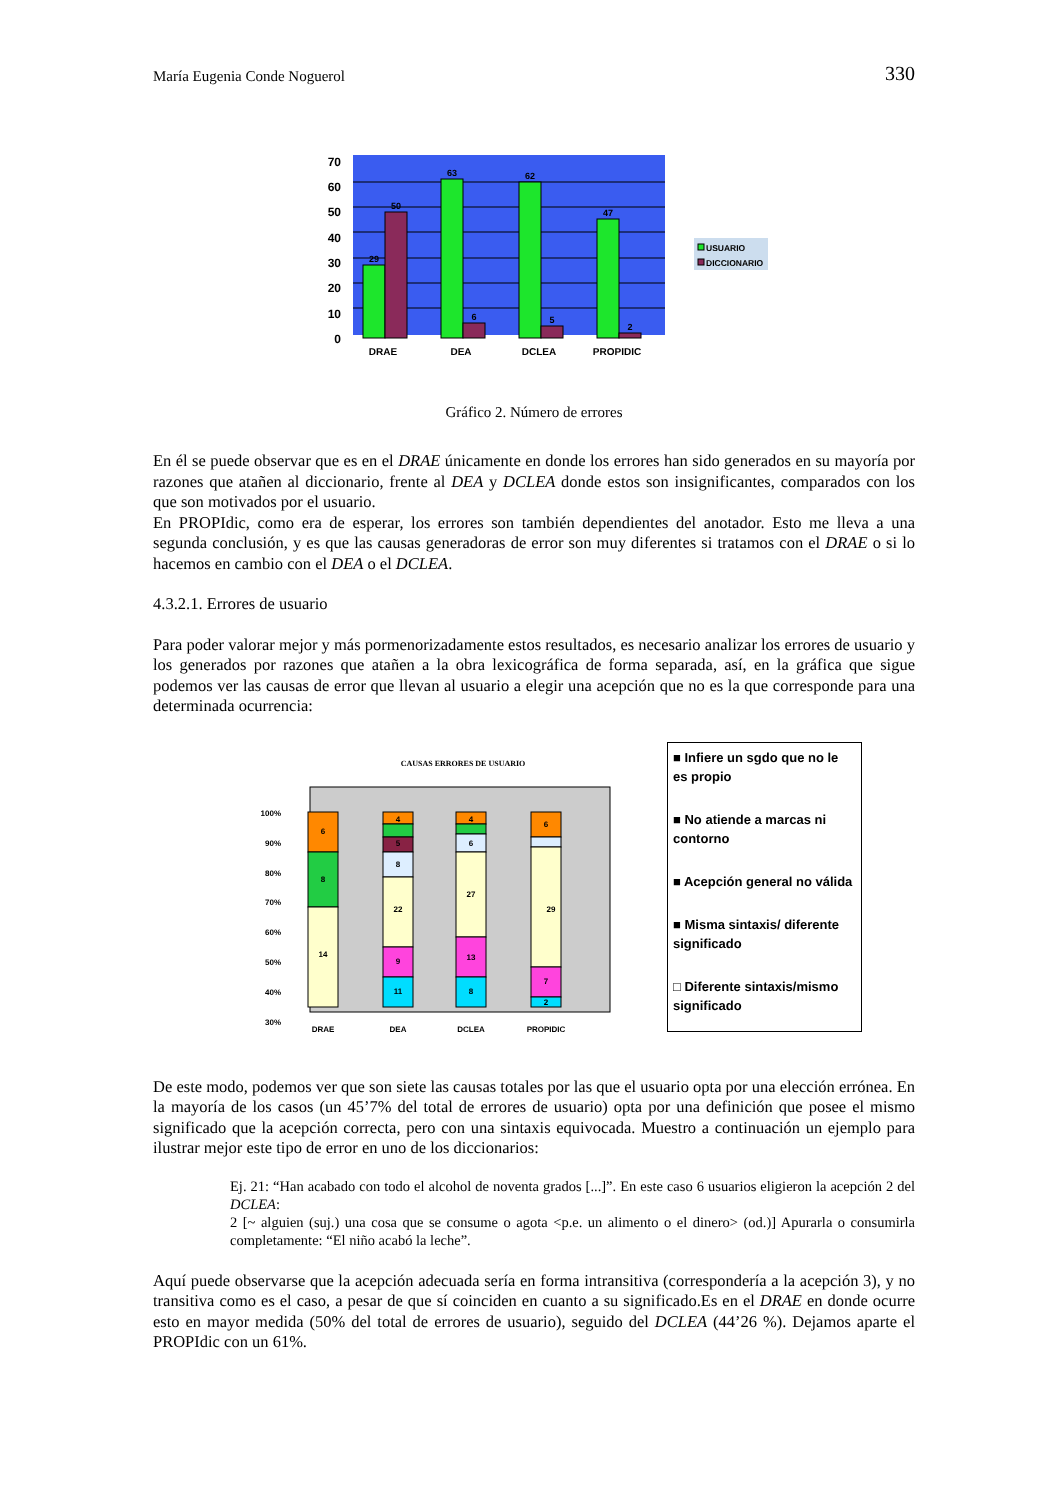María Eugenia Conde Noguerol 330
70
60
50
40
30
20
10
0
29
50
63
6
62
5
47
2
DRAE
DEA
DCLEA
PROPIDIC
USUARIO
DICCIONARIO
Gráfico 2. Número de errores
En él se puede observar que es en el DRAE únicamente en donde los errores han sido generados en su mayoría por razones que atañen al diccionario, frente al DEA y DCLEA donde estos son insignificantes, comparados con los que son motivados por el usuario.
En PROPIdic, como era de esperar, los errores son también dependientes del anotador. Esto me lleva a una segunda conclusión, y es que las causas generadoras de error son muy diferentes si tratamos con el DRAE o si lo hacemos en cambio con el DEA o el DCLEA.
4.3.2.1. Errores de usuario
Para poder valorar mejor y más pormenorizadamente estos resultados, es necesario analizar los errores de usuario y los generados por razones que atañen a la obra lexicográfica de forma separada, así, en la gráfica que sigue podemos ver las causas de error que llevan al usuario a elegir una acepción que no es la que corresponde para una determinada ocurrencia:
CAUSAS ERRORES DE USUARIO
100%
90%
80%
70%
60%
50%
40%
30%
6
8
14
4
5
8
22
9
11
4
6
27
13
8
6
29
7
2
DRAE
DEA
DCLEA
PROPIDIC
■ Infiere un sgdo que no le es propio
■ No atiende a marcas ni contorno
■ Acepción general no válida
■ Misma sintaxis/ diferente significado
□ Diferente sintaxis/mismo significado
De este modo, podemos ver que son siete las causas totales por las que el usuario opta por una elección errónea. En la mayoría de los casos (un 45’7% del total de errores de usuario) opta por una definición que posee el mismo significado que la acepción correcta, pero con una sintaxis equivocada. Muestro a continuación un ejemplo para ilustrar mejor este tipo de error en uno de los diccionarios:
Ej. 21: “Han acabado con todo el alcohol de noventa grados [...]”. En este caso 6 usuarios eligieron la acepción 2 del DCLEA:
2 [~ alguien (suj.) una cosa que se consume o agota <p.e. un alimento o el dinero> (od.)] Apurarla o consumirla completamente: “El niño acabó la leche”.
Aquí puede observarse que la acepción adecuada sería en forma intransitiva (correspondería a la acepción 3), y no transitiva como es el caso, a pesar de que sí coinciden en cuanto a su significado.Es en el DRAE en donde ocurre esto en mayor medida (50% del total de errores de usuario), seguido del DCLEA (44’26 %). Dejamos aparte el PROPIdic con un 61%.